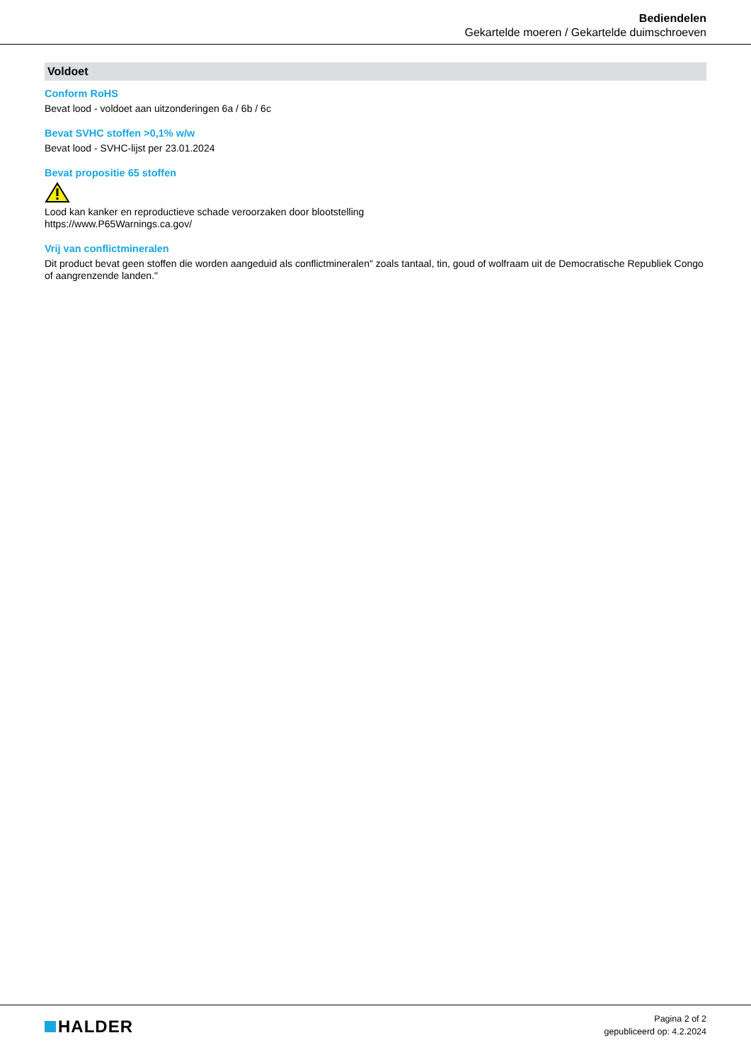Bediendelen
Gekartelde moeren / Gekartelde duimschroeven
Voldoet
Conform RoHS
Bevat lood - voldoet aan uitzonderingen 6a / 6b / 6c
Bevat SVHC stoffen >0,1% w/w
Bevat lood - SVHC-lijst per 23.01.2024
Bevat propositie 65 stoffen
Lood kan kanker en reproductieve schade veroorzaken door blootstelling
https://www.P65Warnings.ca.gov/
Vrij van conflictmineralen
Dit product bevat geen stoffen die worden aangeduid als conflictmineralen" zoals tantaal, tin, goud of wolfraam uit de Democratische Republiek Congo of aangrenzende landen."
HALDER
Pagina 2 of 2
gepubliceerd op: 4.2.2024